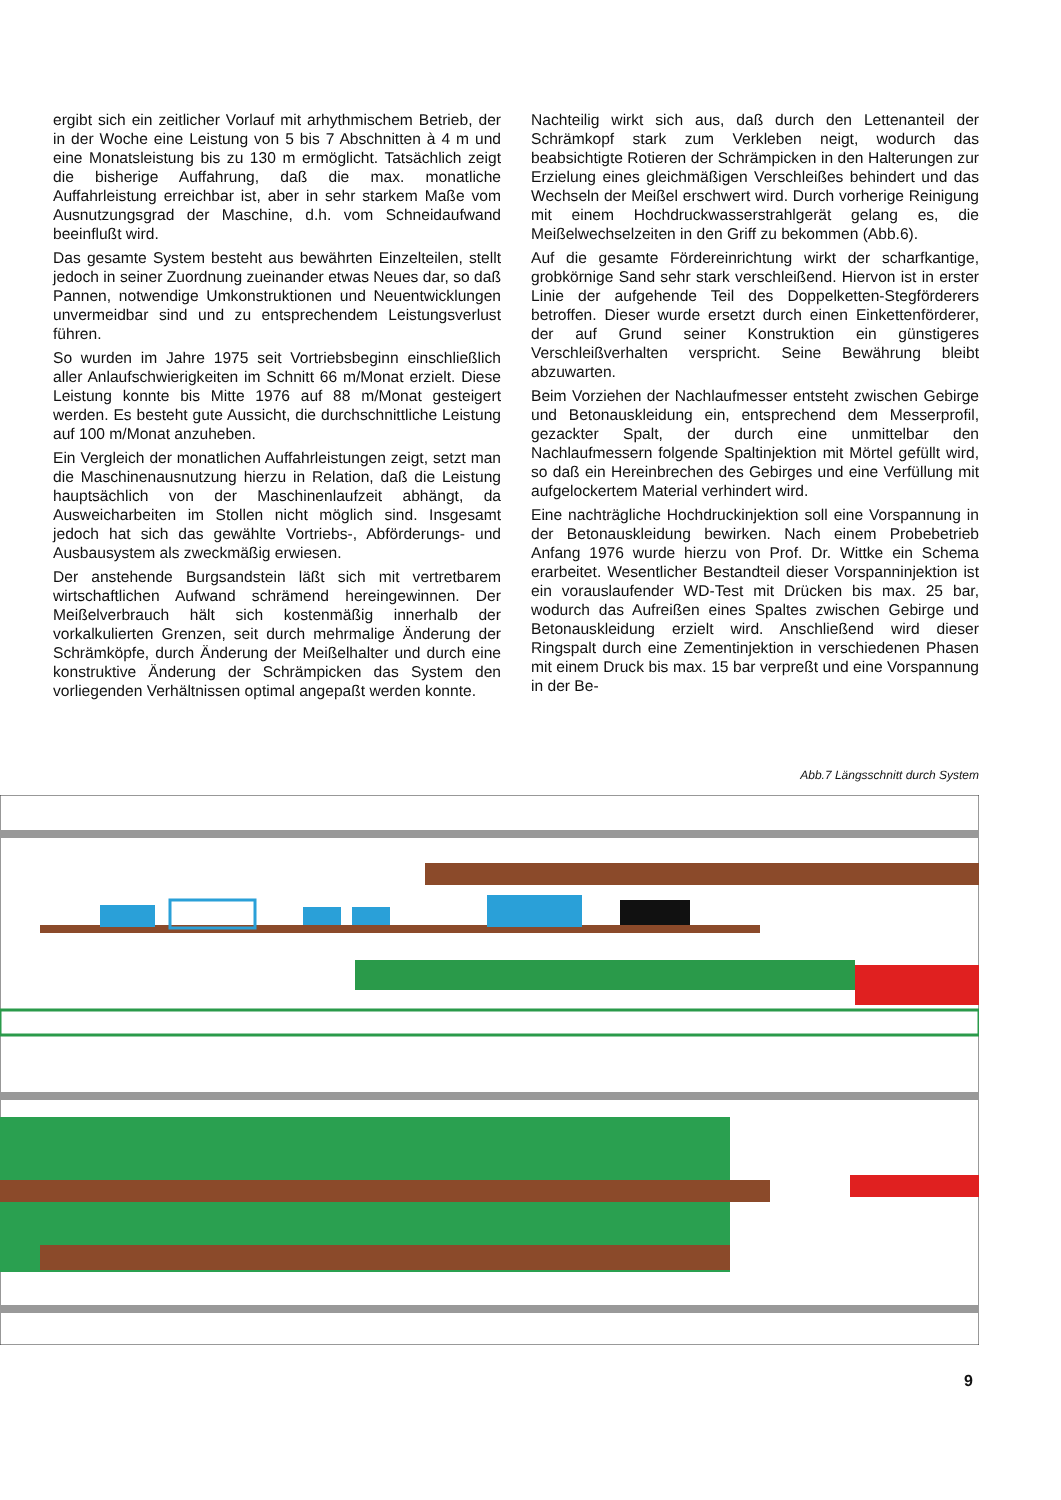ergibt sich ein zeitlicher Vorlauf mit arhythmischem Betrieb, der in der Woche eine Leistung von 5 bis 7 Abschnitten à 4 m und eine Monatsleistung bis zu 130 m ermöglicht. Tatsächlich zeigt die bisherige Auffahrung, daß die max. monatliche Auffahrleistung erreichbar ist, aber in sehr starkem Maße vom Ausnutzungsgrad der Maschine, d.h. vom Schneidaufwand beeinflußt wird.
Das gesamte System besteht aus bewährten Einzelteilen, stellt jedoch in seiner Zuordnung zueinander etwas Neues dar, so daß Pannen, notwendige Umkonstruktionen und Neuentwicklungen unvermeidbar sind und zu entsprechendem Leistungsverlust führen.
So wurden im Jahre 1975 seit Vortriebsbeginn einschließlich aller Anlaufschwierigkeiten im Schnitt 66 m/Monat erzielt. Diese Leistung konnte bis Mitte 1976 auf 88 m/Monat gesteigert werden. Es besteht gute Aussicht, die durchschnittliche Leistung auf 100 m/Monat anzuheben.
Ein Vergleich der monatlichen Auffahrleistungen zeigt, setzt man die Maschinenausnutzung hierzu in Relation, daß die Leistung hauptsächlich von der Maschinenlaufzeit abhängt, da Ausweicharbeiten im Stollen nicht möglich sind. Insgesamt jedoch hat sich das gewählte Vortriebs-, Abförderungs- und Ausbausystem als zweckmäßig erwiesen.
Der anstehende Burgsandstein läßt sich mit vertretbarem wirtschaftlichen Aufwand schrämend hereingewinnen. Der Meißelverbrauch hält sich kostenmäßig innerhalb der vorkalkulierten Grenzen, seit durch mehrmalige Änderung der Schrämköpfe, durch Änderung der Meißelhalter und durch eine konstruktive Änderung der Schrämpicken das System den vorliegenden Verhältnissen optimal angepaßt werden konnte.
Nachteilig wirkt sich aus, daß durch den Lettenanteil der Schrämkopf stark zum Verkleben neigt, wodurch das beabsichtigte Rotieren der Schrämpicken in den Halterungen zur Erzielung eines gleichmäßigen Verschleißes behindert und das Wechseln der Meißel erschwert wird. Durch vorherige Reinigung mit einem Hochdruckwasserstrahlgerät gelang es, die Meißelwechselzeiten in den Griff zu bekommen (Abb.6).
Auf die gesamte Fördereinrichtung wirkt der scharfkantige, grobkörnige Sand sehr stark verschleißend. Hiervon ist in erster Linie der aufgehende Teil des Doppelketten-Stegförderers betroffen. Dieser wurde ersetzt durch einen Einkettenförderer, der auf Grund seiner Konstruktion ein günstigeres Verschleißverhalten verspricht. Seine Bewährung bleibt abzuwarten.
Beim Vorziehen der Nachlaufmesser entsteht zwischen Gebirge und Betonauskleidung ein, entsprechend dem Messerprofil, gezackter Spalt, der durch eine unmittelbar den Nachlaufmessern folgende Spaltinjektion mit Mörtel gefüllt wird, so daß ein Hereinbrechen des Gebirges und eine Verfüllung mit aufgelockertem Material verhindert wird.
Eine nachträgliche Hochdruckinjektion soll eine Vorspannung in der Betonauskleidung bewirken. Nach einem Probebetrieb Anfang 1976 wurde hierzu von Prof. Dr. Wittke ein Schema erarbeitet. Wesentlicher Bestandteil dieser Vorspanninjektion ist ein vorauslaufender WD-Test mit Drücken bis max. 25 bar, wodurch das Aufreißen eines Spaltes zwischen Gebirge und Betonauskleidung erzielt wird. Anschließend wird dieser Ringspalt durch eine Zementinjektion in verschiedenen Phasen mit einem Druck bis max. 15 bar verpreßt und eine Vorspannung in der Be-
Abb.7 Längsschnitt durch System
9